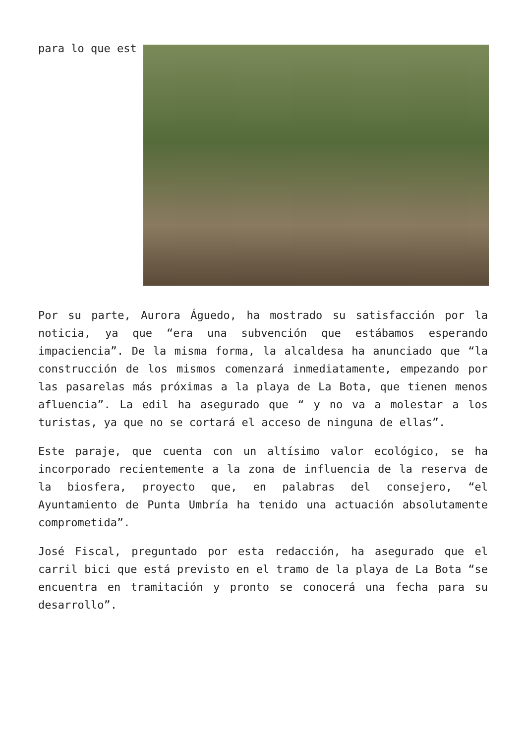para lo que est
Por su parte, Aurora Águedo, ha mostrado su satisfacción por la noticia, ya que “era una subvención que estábamos esperando impaciencia”. De la misma forma, la alcaldesa ha anunciado que “la construcción de los mismos comenzará inmediatamente, empezando por las pasarelas más próximas a la playa de La Bota, que tienen menos afluencia”. La edil ha asegurado que “ y no va a molestar a los turistas, ya que no se cortará el acceso de ninguna de ellas”.
Este paraje, que cuenta con un altísimo valor ecológico, se ha incorporado recientemente a la zona de influencia de la reserva de la biosfera, proyecto que, en palabras del consejero, “el Ayuntamiento de Punta Umbría ha tenido una actuación absolutamente comprometida”.
José Fiscal, preguntado por esta redacción, ha asegurado que el carril bici que está previsto en el tramo de la playa de La Bota “se encuentra en tramitación y pronto se conocerá una fecha para su desarrollo”.